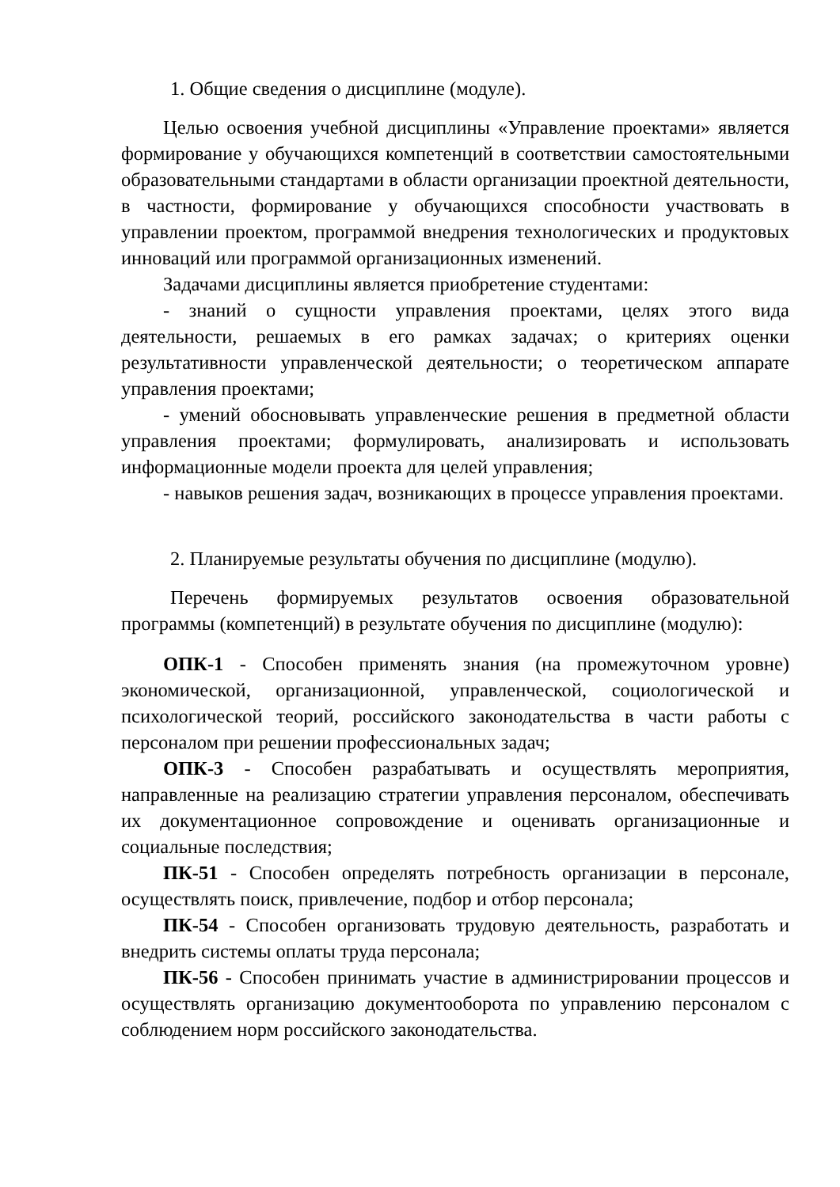1. Общие сведения о дисциплине (модуле).
Целью освоения учебной дисциплины «Управление проектами» является формирование у обучающихся компетенций в соответствии самостоятельными образовательными стандартами в области организации проектной деятельности, в частности, формирование у обучающихся способности участвовать в управлении проектом, программой внедрения технологических и продуктовых инноваций или программой организационных изменений.
Задачами дисциплины является приобретение студентами:
- знаний о сущности управления проектами, целях этого вида деятельности, решаемых в его рамках задачах; о критериях оценки результативности управленческой деятельности; о теоретическом аппарате управления проектами;
- умений обосновывать управленческие решения в предметной области управления проектами; формулировать, анализировать и использовать информационные модели проекта для целей управления;
- навыков решения задач, возникающих в процессе управления проектами.
2. Планируемые результаты обучения по дисциплине (модулю).
Перечень формируемых результатов освоения образовательной программы (компетенций) в результате обучения по дисциплине (модулю):
ОПК-1 - Способен применять знания (на промежуточном уровне) экономической, организационной, управленческой, социологической и психологической теорий, российского законодательства в части работы с персоналом при решении профессиональных задач;
ОПК-3 - Способен разрабатывать и осуществлять мероприятия, направленные на реализацию стратегии управления персоналом, обеспечивать их документационное сопровождение и оценивать организационные и социальные последствия;
ПК-51 - Способен определять потребность организации в персонале, осуществлять поиск, привлечение, подбор и отбор персонала;
ПК-54 - Способен организовать трудовую деятельность, разработать и внедрить системы оплаты труда персонала;
ПК-56 - Способен принимать участие в администрировании процессов и осуществлять организацию документооборота по управлению персоналом с соблюдением норм российского законодательства.